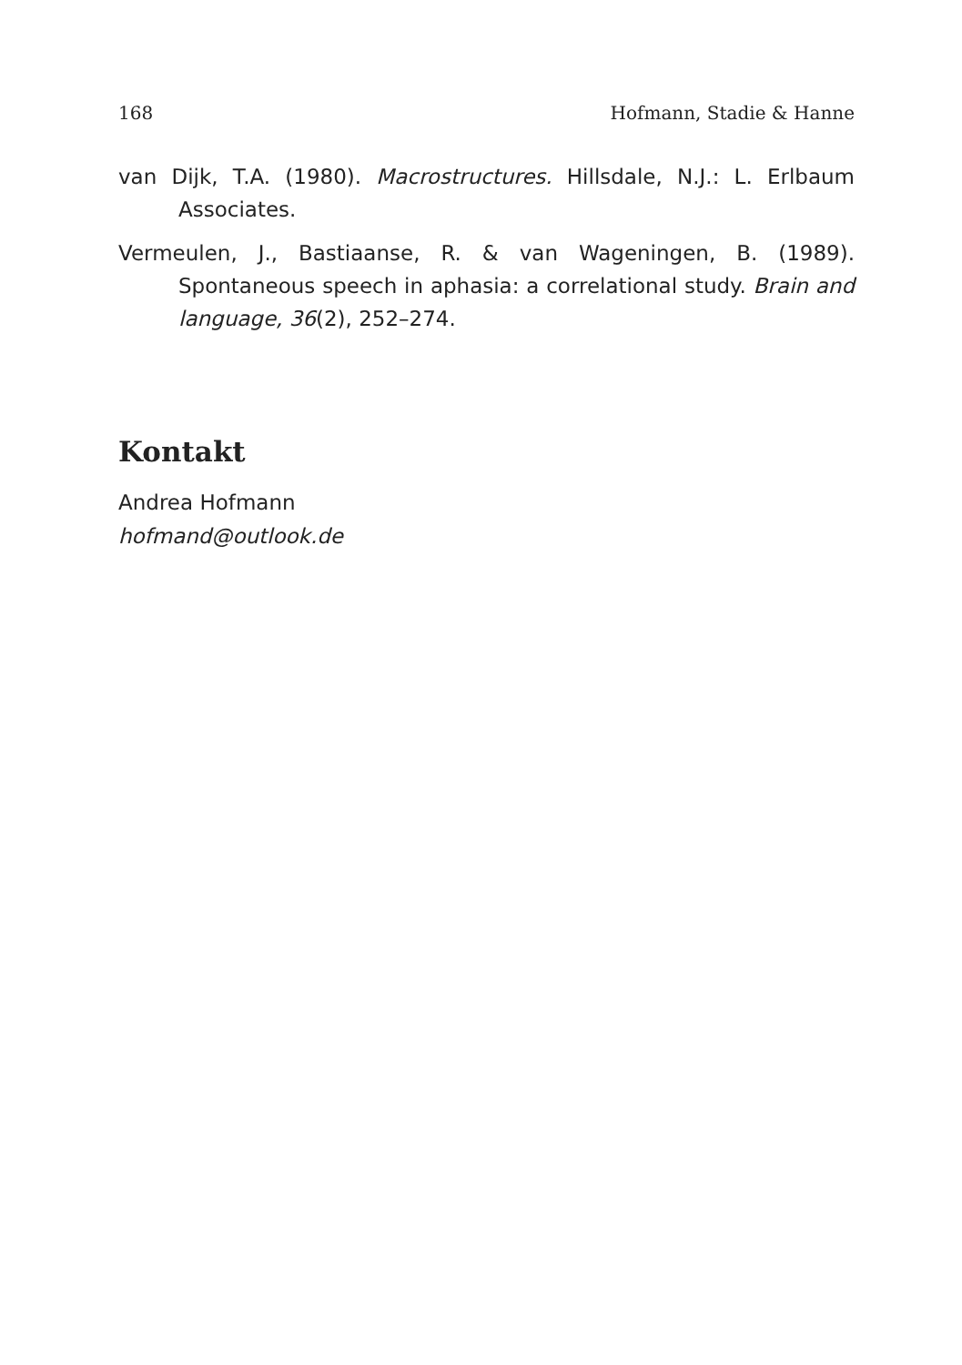168 Hofmann, Stadie & Hanne
van Dijk, T.A. (1980). Macrostructures. Hillsdale, N.J.: L. Erlbaum Associates.
Vermeulen, J., Bastiaanse, R. & van Wageningen, B. (1989). Spontaneous speech in aphasia: a correlational study. Brain and language, 36(2), 252–274.
Kontakt
Andrea Hofmann
hofmand@outlook.de